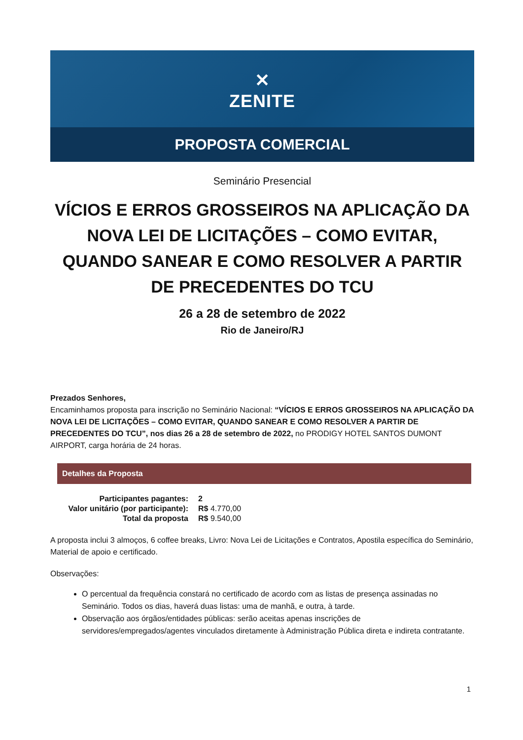✕
ZENITE
PROPOSTA COMERCIAL
Seminário Presencial
VÍCIOS E ERROS GROSSEIROS NA APLICAÇÃO DA NOVA LEI DE LICITAÇÕES – COMO EVITAR, QUANDO SANEAR E COMO RESOLVER A PARTIR DE PRECEDENTES DO TCU
26 a 28 de setembro de 2022
Rio de Janeiro/RJ
Prezados Senhores,
Encaminhamos proposta para inscrição no Seminário Nacional: “VÍCIOS E ERROS GROSSEIROS NA APLICAÇÃO DA NOVA LEI DE LICITAÇÕES – COMO EVITAR, QUANDO SANEAR E COMO RESOLVER A PARTIR DE PRECEDENTES DO TCU”, nos dias 26 a 28 de setembro de 2022, no PRODIGY HOTEL SANTOS DUMONT AIRPORT, carga horária de 24 horas.
Detalhes da Proposta
| Participantes pagantes: | 2 |
| Valor unitário (por participante): | R$ 4.770,00 |
| Total da proposta | R$ 9.540,00 |
A proposta inclui 3 almoços, 6 coffee breaks, Livro: Nova Lei de Licitações e Contratos, Apostila específica do Seminário, Material de apoio e certificado.
Observações:
O percentual da frequência constará no certificado de acordo com as listas de presença assinadas no Seminário. Todos os dias, haverá duas listas: uma de manhã, e outra, à tarde.
Observação aos órgãos/entidades públicas: serão aceitas apenas inscrições de servidores/empregados/agentes vinculados diretamente à Administração Pública direta e indireta contratante.
1